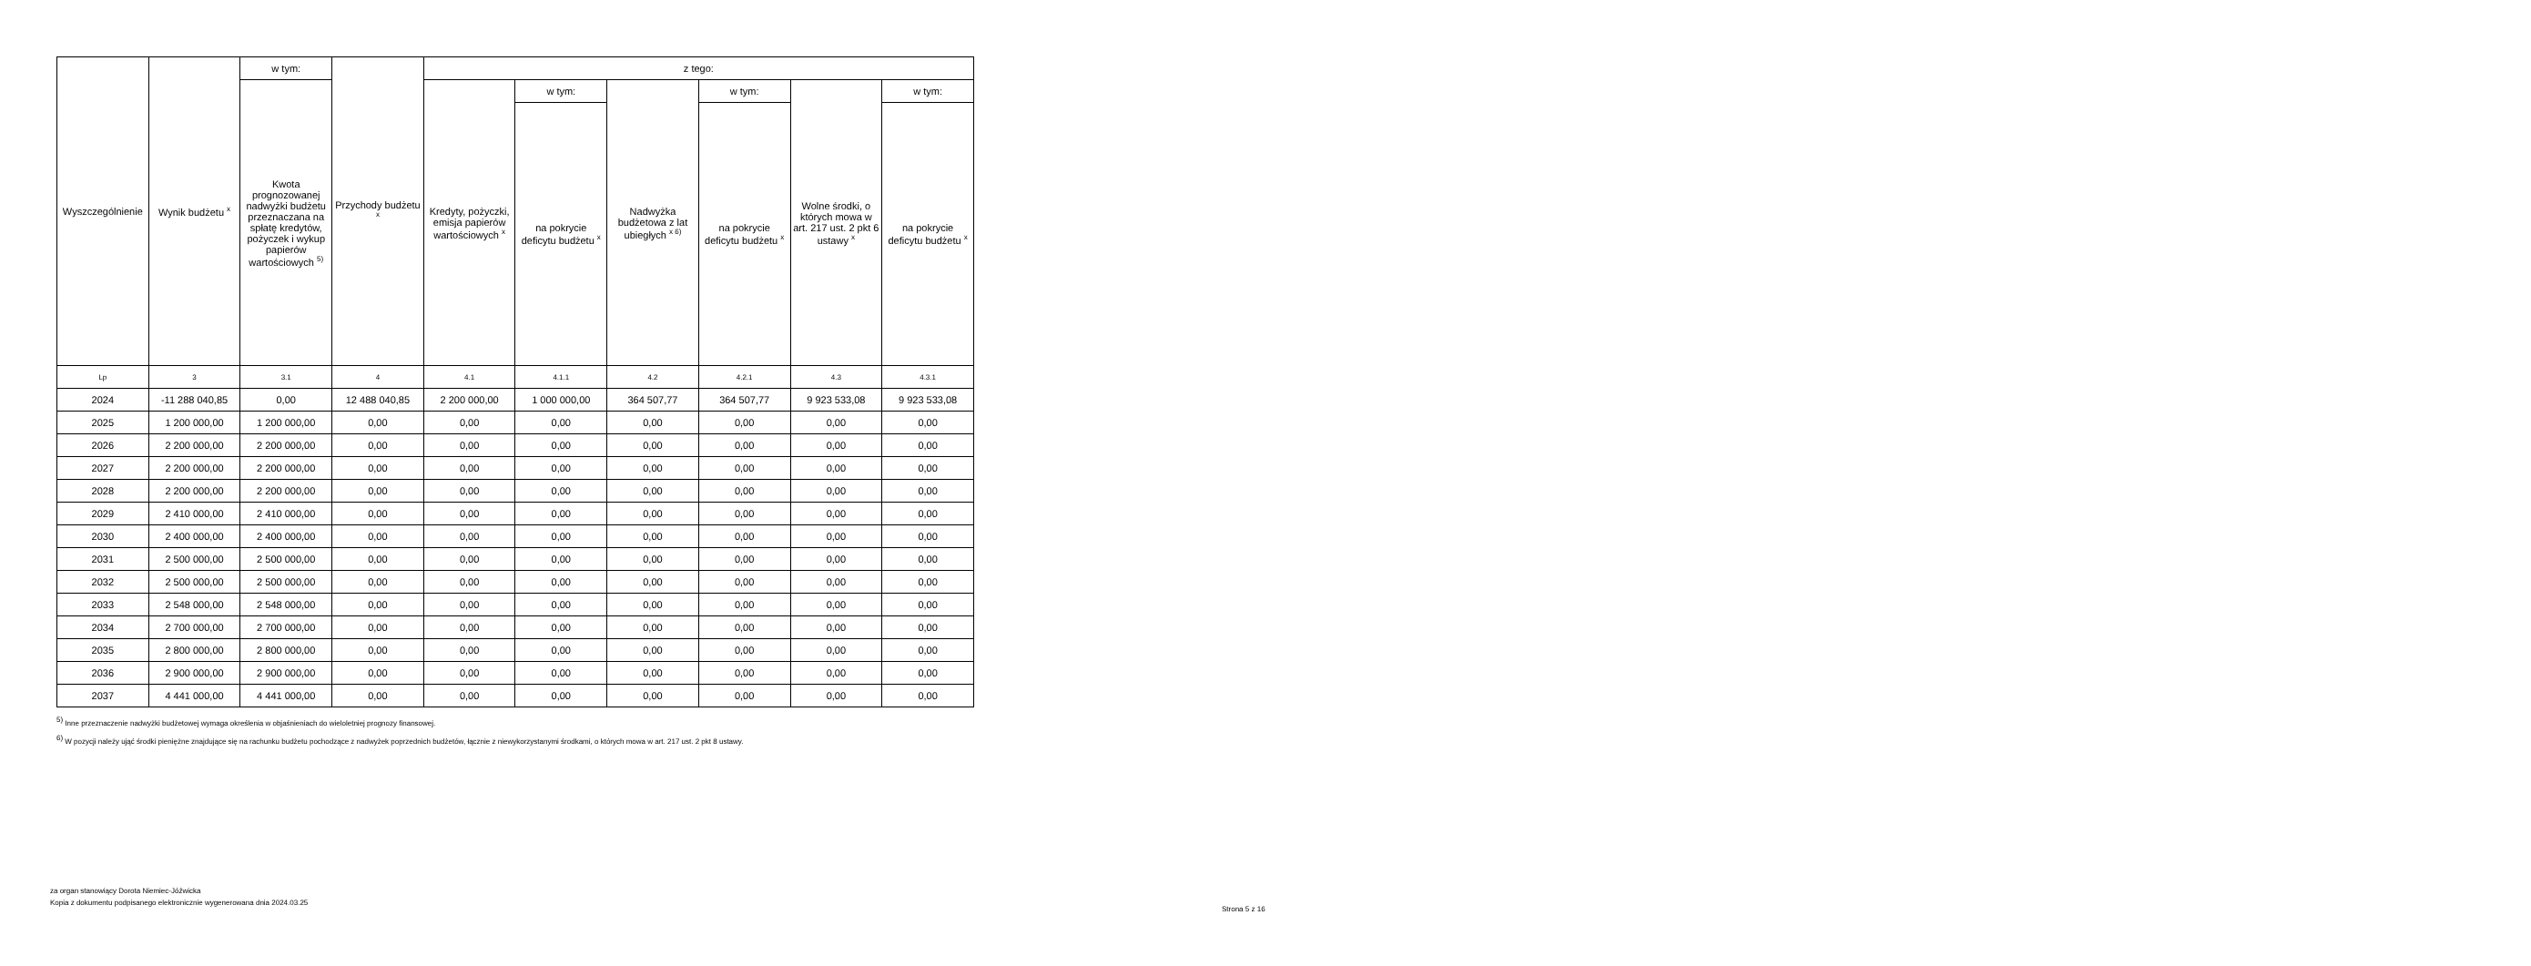| Wyszczególnienie | Wynik budżetu <sup>x</sup> | w tym: | Przychody budżetu <sup>x</sup> | z tego: | | | | | |
| --- | --- | --- | --- | --- | --- | --- | --- | --- | --- |
| | | Kwota prognozowanej nadwyżki budżetu przeznaczana na spłatę kredytów, pożyczek i wykup papierów wartościowych <sup>5)</sup> | | Kredyty, pożyczki, emisja papierów wartościowych <sup>x</sup> | w tym: | Nadwyżka budżetowa z lat ubiegłych <sup>x 6)</sup> | w tym: | Wolne środki, o których mowa w art. 217 ust. 2 pkt 6 ustawy <sup>x</sup> | w tym: |
| | | | | | na pokrycie deficytu budżetu <sup>x</sup> | | na pokrycie deficytu budżetu <sup>x</sup> | | na pokrycie deficytu budżetu <sup>x</sup> |
| Lp | 3 | 3.1 | 4 | 4.1 | 4.1.1 | 4.2 | 4.2.1 | 4.3 | 4.3.1 |
| 2024 | -11 288 040,85 | 0,00 | 12 488 040,85 | 2 200 000,00 | 1 000 000,00 | 364 507,77 | 364 507,77 | 9 923 533,08 | 9 923 533,08 |
| 2025 | 1 200 000,00 | 1 200 000,00 | 0,00 | 0,00 | 0,00 | 0,00 | 0,00 | 0,00 | 0,00 |
| 2026 | 2 200 000,00 | 2 200 000,00 | 0,00 | 0,00 | 0,00 | 0,00 | 0,00 | 0,00 | 0,00 |
| 2027 | 2 200 000,00 | 2 200 000,00 | 0,00 | 0,00 | 0,00 | 0,00 | 0,00 | 0,00 | 0,00 |
| 2028 | 2 200 000,00 | 2 200 000,00 | 0,00 | 0,00 | 0,00 | 0,00 | 0,00 | 0,00 | 0,00 |
| 2029 | 2 410 000,00 | 2 410 000,00 | 0,00 | 0,00 | 0,00 | 0,00 | 0,00 | 0,00 | 0,00 |
| 2030 | 2 400 000,00 | 2 400 000,00 | 0,00 | 0,00 | 0,00 | 0,00 | 0,00 | 0,00 | 0,00 |
| 2031 | 2 500 000,00 | 2 500 000,00 | 0,00 | 0,00 | 0,00 | 0,00 | 0,00 | 0,00 | 0,00 |
| 2032 | 2 500 000,00 | 2 500 000,00 | 0,00 | 0,00 | 0,00 | 0,00 | 0,00 | 0,00 | 0,00 |
| 2033 | 2 548 000,00 | 2 548 000,00 | 0,00 | 0,00 | 0,00 | 0,00 | 0,00 | 0,00 | 0,00 |
| 2034 | 2 700 000,00 | 2 700 000,00 | 0,00 | 0,00 | 0,00 | 0,00 | 0,00 | 0,00 | 0,00 |
| 2035 | 2 800 000,00 | 2 800 000,00 | 0,00 | 0,00 | 0,00 | 0,00 | 0,00 | 0,00 | 0,00 |
| 2036 | 2 900 000,00 | 2 900 000,00 | 0,00 | 0,00 | 0,00 | 0,00 | 0,00 | 0,00 | 0,00 |
| 2037 | 4 441 000,00 | 4 441 000,00 | 0,00 | 0,00 | 0,00 | 0,00 | 0,00 | 0,00 | 0,00 |
<sup>5)</sup> Inne przeznaczenie nadwyżki budżetowej wymaga określenia w objaśnieniach do wieloletniej prognozy finansowej.
<sup>6)</sup> W pozycji należy ująć środki pieniężne znajdujące się na rachunku budżetu pochodzące z nadwyżek poprzednich budżetów, łącznie z niewykorzystanymi środkami, o których mowa w art. 217 ust. 2 pkt 8 ustawy.
za organ stanowiący Dorota Niemiec-Jóźwicka
Kopia z dokumentu podpisanego elektronicznie wygenerowana dnia 2024.03.25
Strona 5 z 16